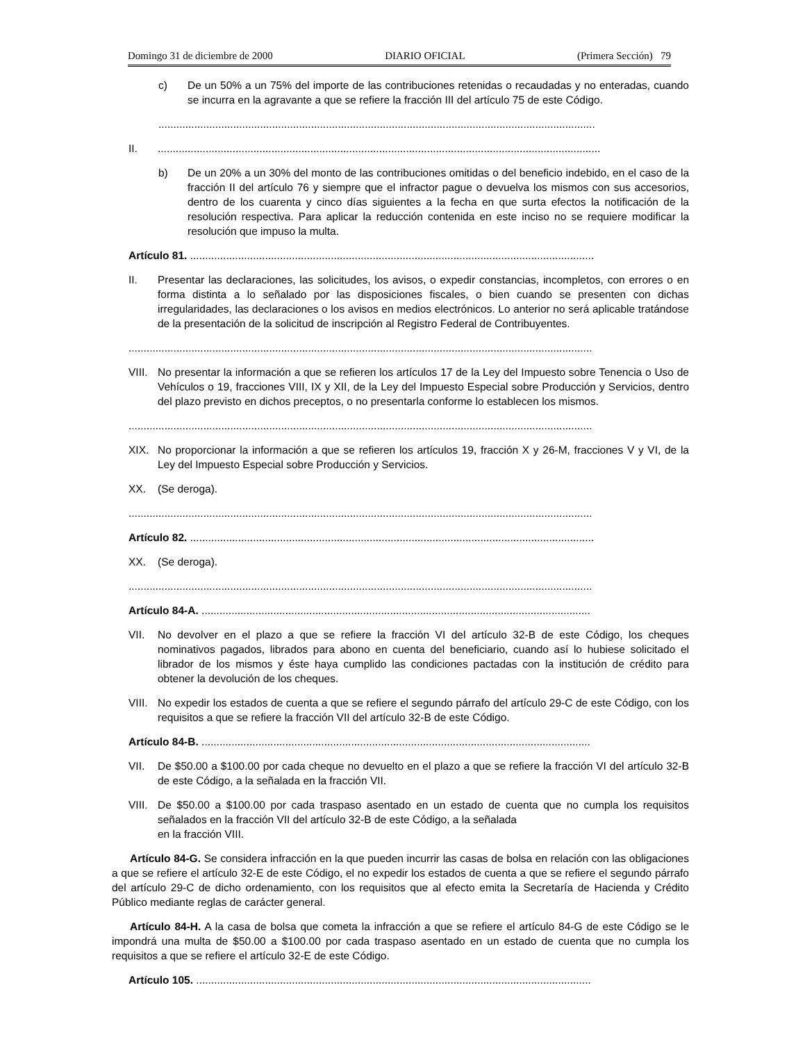Domingo 31 de diciembre de 2000 DIARIO OFICIAL (Primera Sección) 79
c) De un 50% a un 75% del importe de las contribuciones retenidas o recaudadas y no enteradas, cuando se incurra en la agravante a que se refiere la fracción III del artículo 75 de este Código.
..................................................................................................................................................
II.....................................................................................................................................................
b) De un 20% a un 30% del monto de las contribuciones omitidas o del beneficio indebido, en el caso de la fracción II del artículo 76 y siempre que el infractor pague o devuelva los mismos con sus accesorios, dentro de los cuarenta y cinco días siguientes a la fecha en que surta efectos la notificación de la resolución respectiva. Para aplicar la reducción contenida en este inciso no se requiere modificar la resolución que impuso la multa.
Artículo 81. .......................................................................................................................................
II. Presentar las declaraciones, las solicitudes, los avisos, o expedir constancias, incompletos, con errores o en forma distinta a lo señalado por las disposiciones fiscales, o bien cuando se presenten con dichas irregularidades, las declaraciones o los avisos en medios electrónicos. Lo anterior no será aplicable tratándose de la presentación de la solicitud de inscripción al Registro Federal de Contribuyentes.
...........................................................................................................................................................
VIII. No presentar la información a que se refieren los artículos 17 de la Ley del Impuesto sobre Tenencia o Uso de Vehículos o 19, fracciones VIII, IX y XII, de la Ley del Impuesto Especial sobre Producción y Servicios, dentro del plazo previsto en dichos preceptos, o no presentarla conforme lo establecen los mismos.
...........................................................................................................................................................
XIX. No proporcionar la información a que se refieren los artículos 19, fracción X y 26-M, fracciones V y VI, de la Ley del Impuesto Especial sobre Producción y Servicios.
XX. (Se deroga).
...........................................................................................................................................................
Artículo 82. .......................................................................................................................................
XX. (Se deroga).
...........................................................................................................................................................
Artículo 84-A. ..................................................................................................................................
VII. No devolver en el plazo a que se refiere la fracción VI del artículo 32-B de este Código, los cheques nominativos pagados, librados para abono en cuenta del beneficiario, cuando así lo hubiese solicitado el librador de los mismos y éste haya cumplido las condiciones pactadas con la institución de crédito para obtener la devolución de los cheques.
VIII. No expedir los estados de cuenta a que se refiere el segundo párrafo del artículo 29-C de este Código, con los requisitos a que se refiere la fracción VII del artículo 32-B de este Código.
Artículo 84-B. ..................................................................................................................................
VII. De $50.00 a $100.00 por cada cheque no devuelto en el plazo a que se refiere la fracción VI del artículo 32-B de este Código, a la señalada en la fracción VII.
VIII. De $50.00 a $100.00 por cada traspaso asentado en un estado de cuenta que no cumpla los requisitos señalados en la fracción VII del artículo 32-B de este Código, a la señalada
en la fracción VIII.
Artículo 84-G. Se considera infracción en la que pueden incurrir las casas de bolsa en relación con las obligaciones a que se refiere el artículo 32-E de este Código, el no expedir los estados de cuenta a que se refiere el segundo párrafo del artículo 29-C de dicho ordenamiento, con los requisitos que al efecto emita la Secretaría de Hacienda y Crédito Público mediante reglas de carácter general.
Artículo 84-H. A la casa de bolsa que cometa la infracción a que se refiere el artículo 84-G de este Código se le impondrá una multa de $50.00 a $100.00 por cada traspaso asentado en un estado de cuenta que no cumpla los requisitos a que se refiere el artículo 32-E de este Código.
Artículo 105. ....................................................................................................................................